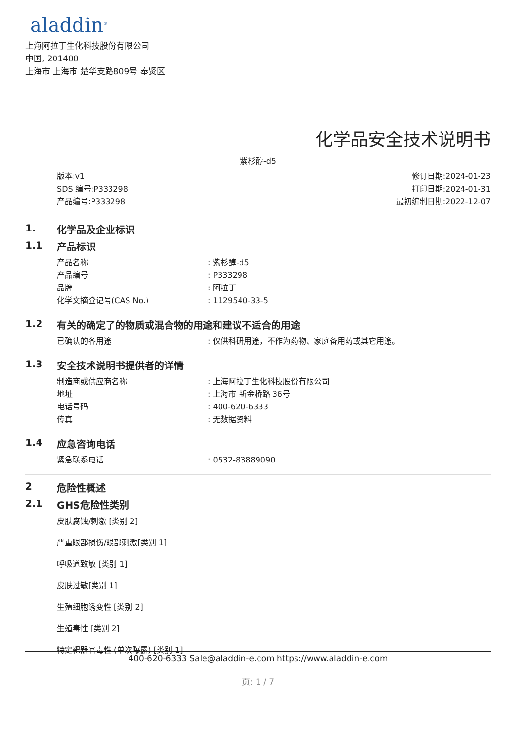aladdin<sup>®</sup>
上海阿拉丁生化科技股份有限公司
中国, 201400
上海市 上海市 楚华支路809号 奉贤区
化学品安全技术说明书
紫杉醇-d5
版本:v1
SDS 编号:P333298
产品编号:P333298
修订日期:2024-01-23
打印日期:2024-01-31
最初编制日期:2022-12-07
1. 化学品及企业标识
1.1 产品标识
产品名称: 紫杉醇-d5
产品编号: P333298
品牌: 阿拉丁
化学文摘登记号(CAS No.): 1129540-33-5
1.2 有关的确定了的物质或混合物的用途和建议不适合的用途
已确认的各用途: 仅供科研用途，不作为药物、家庭备用药或其它用途。
1.3 安全技术说明书提供者的详情
制造商或供应商名称: 上海阿拉丁生化科技股份有限公司
地址: 上海市 新金桥路 36号
电话号码: 400-620-6333
传真: 无数据资料
1.4 应急咨询电话
紧急联系电话: 0532-83889090
2 危险性概述
2.1 GHS危险性类别
皮肤腐蚀/刺激 [类别 2]
严重眼部损伤/眼部刺激[类别 1]
呼吸道致敏 [类别 1]
皮肤过敏[类别 1]
生殖细胞诱变性 [类别 2]
生殖毒性 [类别 2]
特定靶器官毒性 (单次曝露) [类别 1]
400-620-6333 Sale@aladdin-e.com https://www.aladdin-e.com
页: 1 / 7